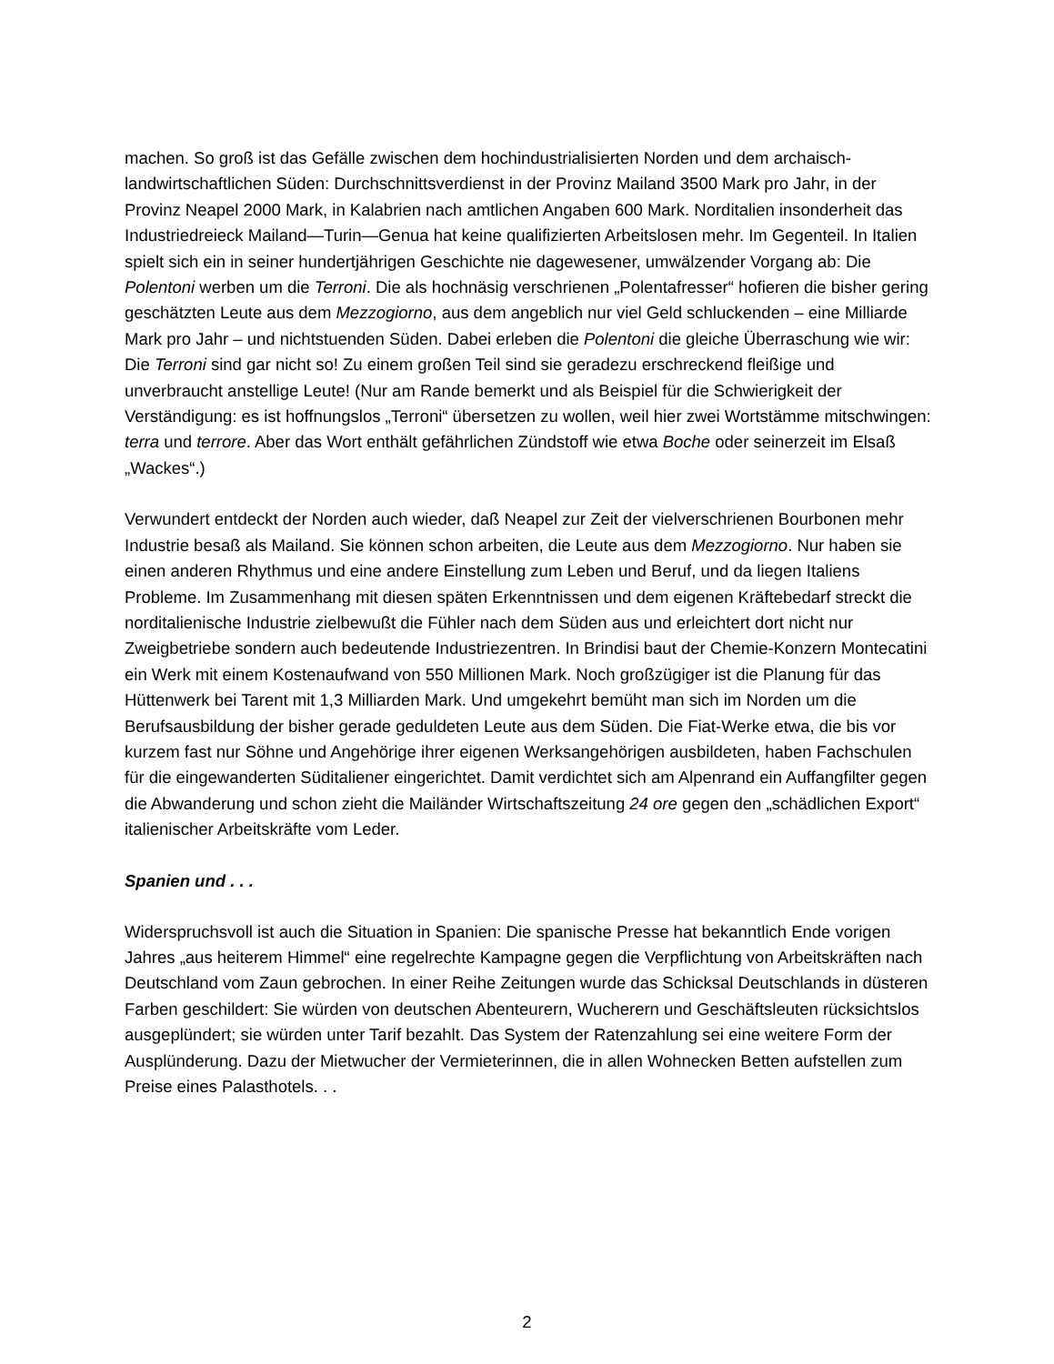machen. So groß ist das Gefälle zwischen dem hochindustrialisierten Norden und dem archaisch-landwirtschaftlichen Süden: Durchschnittsverdienst in der Provinz Mailand 3500 Mark pro Jahr, in der Provinz Neapel 2000 Mark, in Kalabrien nach amtlichen Angaben 600 Mark. Norditalien insonderheit das Industriedreieck Mailand—Turin—Genua hat keine qualifizierten Arbeitslosen mehr. Im Gegenteil. In Italien spielt sich ein in seiner hundertjährigen Geschichte nie dagewesener, umwälzender Vorgang ab: Die Polentoni werben um die Terroni. Die als hochnäsig verschrienen „Polentafresser“ hofieren die bisher gering geschätzten Leute aus dem Mezzogiorno, aus dem angeblich nur viel Geld schluckenden – eine Milliarde Mark pro Jahr – und nichtstuenden Süden. Dabei erleben die Polentoni die gleiche Überraschung wie wir: Die Terroni sind gar nicht so! Zu einem großen Teil sind sie geradezu erschreckend fleißige und unverbraucht anstellige Leute! (Nur am Rande bemerkt und als Beispiel für die Schwierigkeit der Verständigung: es ist hoffnungslos „Terroni“ übersetzen zu wollen, weil hier zwei Wortstämme mitschwingen: terra und terrore. Aber das Wort enthält gefährlichen Zündstoff wie etwa Boche oder seinerzeit im Elsaß „Wackes“.)
Verwundert entdeckt der Norden auch wieder, daß Neapel zur Zeit der vielverschrienen Bourbonen mehr Industrie besaß als Mailand. Sie können schon arbeiten, die Leute aus dem Mezzogiorno. Nur haben sie einen anderen Rhythmus und eine andere Einstellung zum Leben und Beruf, und da liegen Italiens Probleme. Im Zusammenhang mit diesen späten Erkenntnissen und dem eigenen Kräftebedarf streckt die norditalienische Industrie zielbewußt die Fühler nach dem Süden aus und erleichtert dort nicht nur Zweigbetriebe sondern auch bedeutende Industriezentren. In Brindisi baut der Chemie-Konzern Montecatini ein Werk mit einem Kostenaufwand von 550 Millionen Mark. Noch großzügiger ist die Planung für das Hüttenwerk bei Tarent mit 1,3 Milliarden Mark. Und umgekehrt bemüht man sich im Norden um die Berufsausbildung der bisher gerade geduldeten Leute aus dem Süden. Die Fiat-Werke etwa, die bis vor kurzem fast nur Söhne und Angehörige ihrer eigenen Werksangehörigen ausbildeten, haben Fachschulen für die eingewanderten Süditaliener eingerichtet. Damit verdichtet sich am Alpenrand ein Auffangfilter gegen die Abwanderung und schon zieht die Mailänder Wirtschaftszeitung 24 ore gegen den „schädlichen Export“ italienischer Arbeitskräfte vom Leder.
Spanien und . . .
Widerspruchsvoll ist auch die Situation in Spanien: Die spanische Presse hat bekanntlich Ende vorigen Jahres „aus heiterem Himmel“ eine regelrechte Kampagne gegen die Verpflichtung von Arbeitskräften nach Deutschland vom Zaun gebrochen. In einer Reihe Zeitungen wurde das Schicksal Deutschlands in düsteren Farben geschildert: Sie würden von deutschen Abenteurern, Wucherern und Geschäftsleuten rücksichtslos ausgeplündert; sie würden unter Tarif bezahlt. Das System der Ratenzahlung sei eine weitere Form der Ausplünderung. Dazu der Mietwucher der Vermieterinnen, die in allen Wohnecken Betten aufstellen zum Preise eines Palasthotels. . .
2